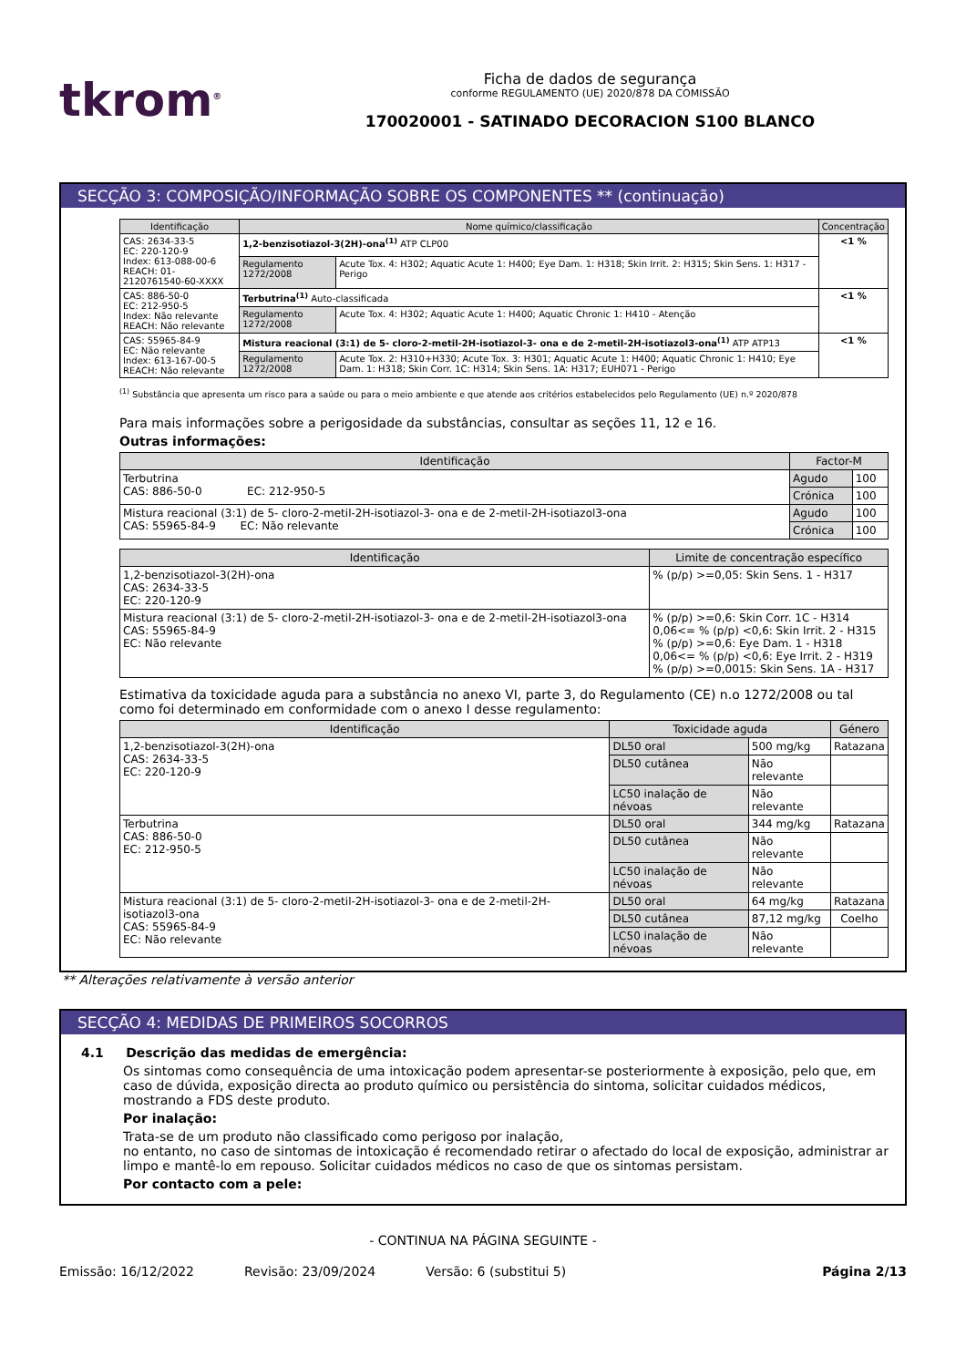tkrom<sup>®</sup>
Ficha de dados de segurança
conforme REGULAMENTO (UE) 2020/878 DA COMISSÃO
170020001 - SATINADO DECORACION S100 BLANCO
SECÇÃO 3: COMPOSIÇÃO/INFORMAÇÃO SOBRE OS COMPONENTES ** (continuação)
| Identificação | Nome químico/classificação | | Concentração |
| --- | --- | --- | --- |
| CAS: 2634-33-5 EC: 220-120-9 Index: 613-088-00-6 REACH: 01-2120761540-60-XXXX | 1,2-benzisotiazol-3(2H)-ona<sup>(1)</sup> ATP CLP00 | | <1 % |
| | Regulamento 1272/2008 | Acute Tox. 4: H302; Aquatic Acute 1: H400; Eye Dam. 1: H318; Skin Irrit. 2: H315; Skin Sens. 1: H317 - Perigo | |
| CAS: 886-50-0 EC: 212-950-5 Index: Não relevante REACH: Não relevante | Terbutrina<sup>(1)</sup> Auto-classificada | | <1 % |
| | Regulamento 1272/2008 | Acute Tox. 4: H302; Aquatic Acute 1: H400; Aquatic Chronic 1: H410 - Atenção | |
| CAS: 55965-84-9 EC: Não relevante Index: 613-167-00-5 REACH: Não relevante | Mistura reacional (3:1) de 5- cloro-2-metil-2H-isotiazol-3- ona e de 2-metil-2H-isotiazol3-ona<sup>(1)</sup> ATP ATP13 | | <1 % |
| | Regulamento 1272/2008 | Acute Tox. 2: H310+H330; Acute Tox. 3: H301; Aquatic Acute 1: H400; Aquatic Chronic 1: H410; Eye Dam. 1: H318; Skin Corr. 1C: H314; Skin Sens. 1A: H317; EUH071 - Perigo | |
<sup>(1)</sup> Substância que apresenta um risco para a saúde ou para o meio ambiente e que atende aos critérios estabelecidos pelo Regulamento (UE) n.º 2020/878
Para mais informações sobre a perigosidade da substâncias, consultar as seções 11, 12 e 16.
Outras informações:
| Identificação | Factor-M | |
| --- | --- | --- |
| Terbutrina CAS: 886-50-0 EC: 212-950-5 | Agudo | 100 |
| | Crónica | 100 |
| Mistura reacional (3:1) de 5- cloro-2-metil-2H-isotiazol-3- ona e de 2-metil-2H-isotiazol3-ona CAS: 55965-84-9 EC: Não relevante | Agudo | 100 |
| | Crónica | 100 |
| Identificação | Limite de concentração específico |
| --- | --- |
| 1,2-benzisotiazol-3(2H)-ona CAS: 2634-33-5 EC: 220-120-9 | % (p/p) >=0,05: Skin Sens. 1 - H317 |
| Mistura reacional (3:1) de 5- cloro-2-metil-2H-isotiazol-3- ona e de 2-metil-2H-isotiazol3-ona CAS: 55965-84-9 EC: Não relevante | % (p/p) >=0,6: Skin Corr. 1C - H314 0,06<= % (p/p) <0,6: Skin Irrit. 2 - H315 % (p/p) >=0,6: Eye Dam. 1 - H318 0,06<= % (p/p) <0,6: Eye Irrit. 2 - H319 % (p/p) >=0,0015: Skin Sens. 1A - H317 |
Estimativa da toxicidade aguda para a substância no anexo VI, parte 3, do Regulamento (CE) n.o 1272/2008 ou tal como foi determinado em conformidade com o anexo I desse regulamento:
| Identificação | Toxicidade aguda | | Género |
| --- | --- | --- | --- |
| 1,2-benzisotiazol-3(2H)-ona CAS: 2634-33-5 EC: 220-120-9 | DL50 oral | 500 mg/kg | Ratazana |
| | DL50 cutânea | Não relevante | |
| | LC50 inalação de névoas | Não relevante | |
| Terbutrina CAS: 886-50-0 EC: 212-950-5 | DL50 oral | 344 mg/kg | Ratazana |
| | DL50 cutânea | Não relevante | |
| | LC50 inalação de névoas | Não relevante | |
| Mistura reacional (3:1) de 5- cloro-2-metil-2H-isotiazol-3- ona e de 2-metil-2H-isotiazol3-ona CAS: 55965-84-9 EC: Não relevante | DL50 oral | 64 mg/kg | Ratazana |
| | DL50 cutânea | 87,12 mg/kg | Coelho |
| | LC50 inalação de névoas | Não relevante | |
** Alterações relativamente à versão anterior
SECÇÃO 4: MEDIDAS DE PRIMEIROS SOCORROS
4.1 Descrição das medidas de emergência:
Os sintomas como consequência de uma intoxicação podem apresentar-se posteriormente à exposição, pelo que, em caso de dúvida, exposição directa ao produto químico ou persistência do sintoma, solicitar cuidados médicos, mostrando a FDS deste produto.
Por inalação:
Trata-se de um produto não classificado como perigoso por inalação,
no entanto, no caso de sintomas de intoxicação é recomendado retirar o afectado do local de exposição, administrar ar limpo e mantê-lo em repouso. Solicitar cuidados médicos no caso de que os sintomas persistam.
Por contacto com a pele:
- CONTINUA NA PÁGINA SEGUINTE -
Emissão: 16/12/2022 Revisão: 23/09/2024 Versão: 6 (substitui 5) Página 2/13